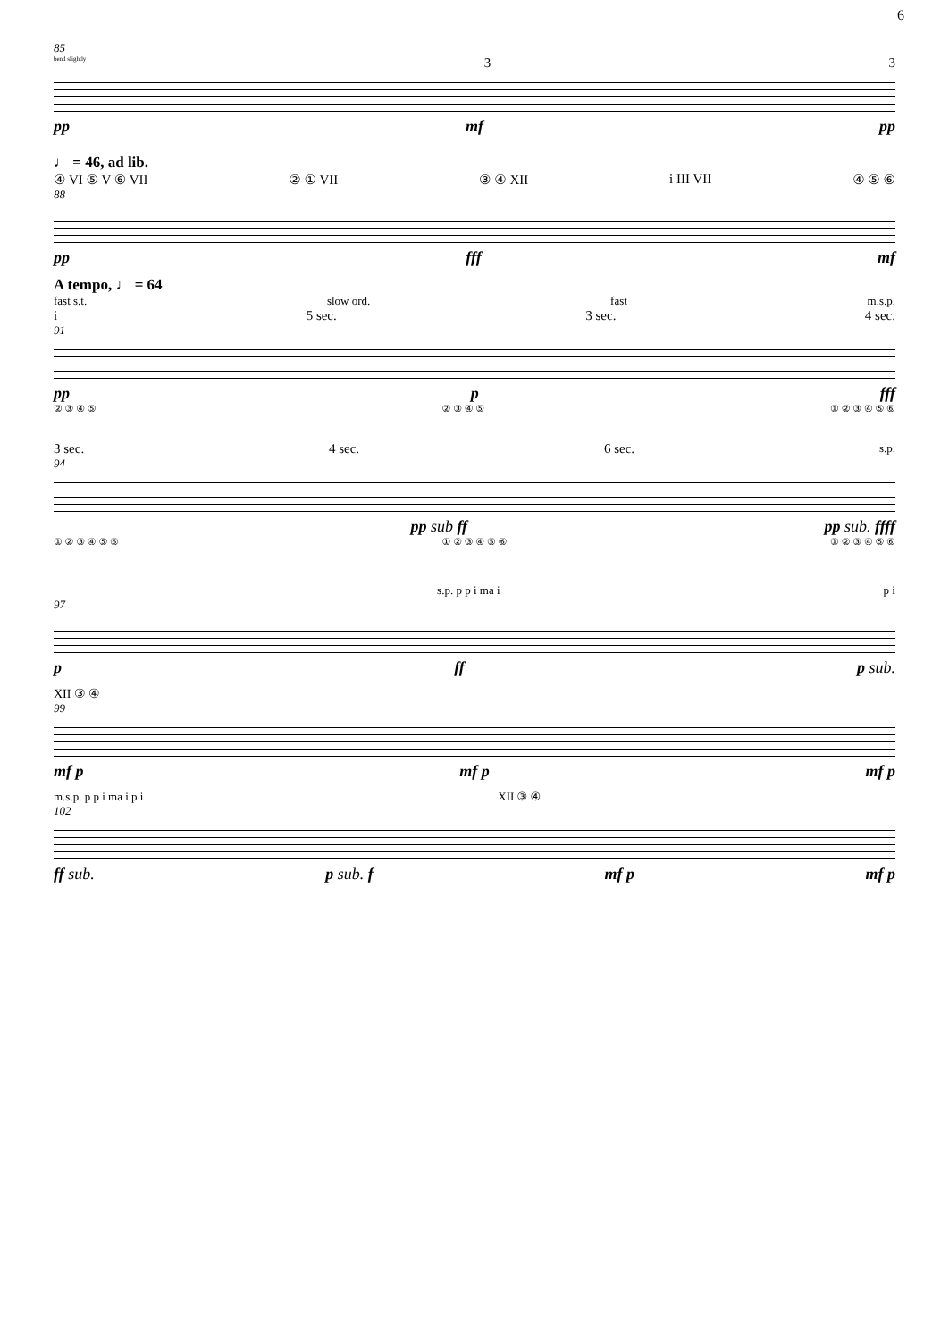6
85
bend slightly 3 3
pp mf pp
♩ = 46, ad lib.
④ VI ⑤ V ⑥ VII ② ① VII ③ ④ XII i III VII ④ ⑤ ⑥
88
pp fff mf
A tempo, ♩ = 64
fast s.t. slow ord. fast m.s.p.
i 5 sec. 3 sec. 4 sec.
91
pp p fff
② ③ ④ ⑤ ② ③ ④ ⑤ ① ② ③ ④ ⑤ ⑥
3 sec. 4 sec. 6 sec. s.p.
94
pp sub ff pp sub. ffff
① ② ③ ④ ⑤ ⑥ ① ② ③ ④ ⑤ ⑥ ① ② ③ ④ ⑤ ⑥
s.p. p p i ma i p i
97
pff p sub.
XII ③ ④
99
mf p mf p mf p
m.s.p. p p i ma i p i XII ③ ④
102
ff sub. p sub. f mf p mf p